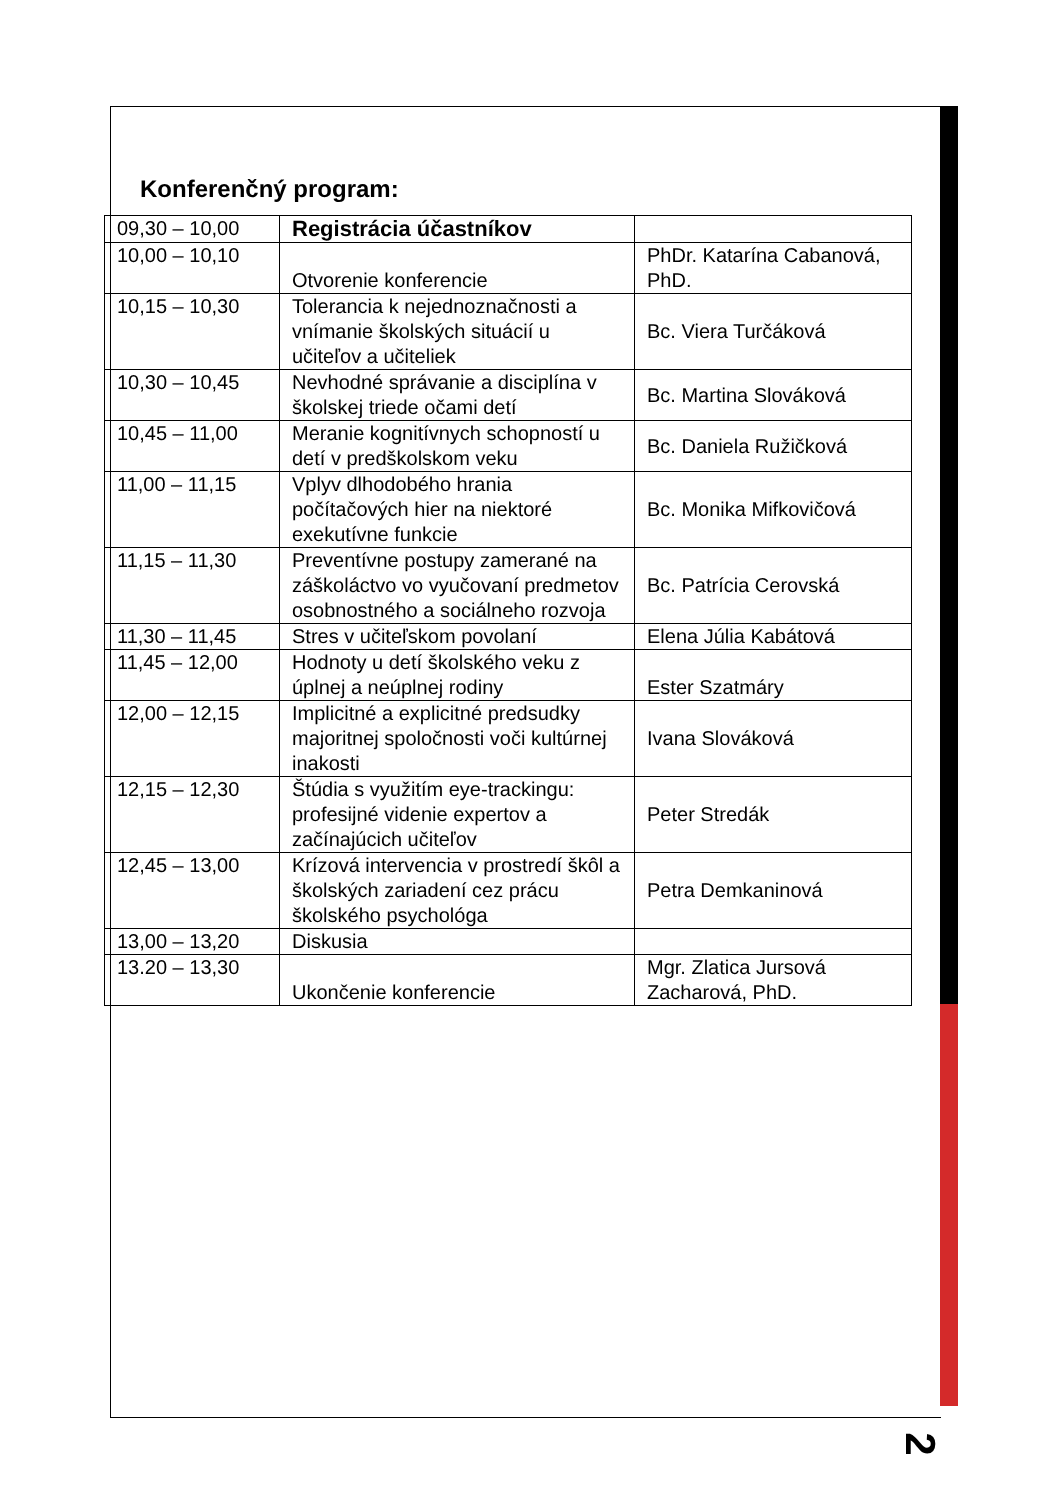Konferenčný program:
| 09,30 – 10,00 | Registrácia účastníkov | |
| 10,00 – 10,10 | Otvorenie konferencie | PhDr. Katarína Cabanová, PhD. |
| 10,15 – 10,30 | Tolerancia k nejednoznačnosti a vnímanie školských situácií u učiteľov a učiteliek | Bc. Viera Turčáková |
| 10,30 – 10,45 | Nevhodné správanie a disciplína v školskej triede očami detí | Bc. Martina Slováková |
| 10,45 – 11,00 | Meranie kognitívnych schopností u detí v predškolskom veku | Bc. Daniela Ružičková |
| 11,00 – 11,15 | Vplyv dlhodobého hrania počítačových hier na niektoré exekutívne funkcie | Bc. Monika Mifkovičová |
| 11,15 – 11,30 | Preventívne postupy zamerané na záškoláctvo vo vyučovaní predmetov osobnostného a sociálneho rozvoja | Bc. Patrícia Cerovská |
| 11,30 – 11,45 | Stres v učiteľskom povolaní | Elena Júlia Kabátová |
| 11,45 – 12,00 | Hodnoty u detí školského veku z úplnej a neúplnej rodiny | Ester Szatmáry |
| 12,00 – 12,15 | Implicitné a explicitné predsudky majoritnej spoločnosti voči kultúrnej inakosti | Ivana Slováková |
| 12,15 – 12,30 | Štúdia s využitím eye-trackingu: profesijné videnie expertov a začínajúcich učiteľov | Peter Stredák |
| 12,45 – 13,00 | Krízová intervencia v prostredí škôl a školských zariadení cez prácu školského psychológa | Petra Demkaninová |
| 13,00 – 13,20 | Diskusia | |
| 13.20 – 13,30 | Ukončenie konferencie | Mgr. Zlatica Jursová Zacharová, PhD. |
2